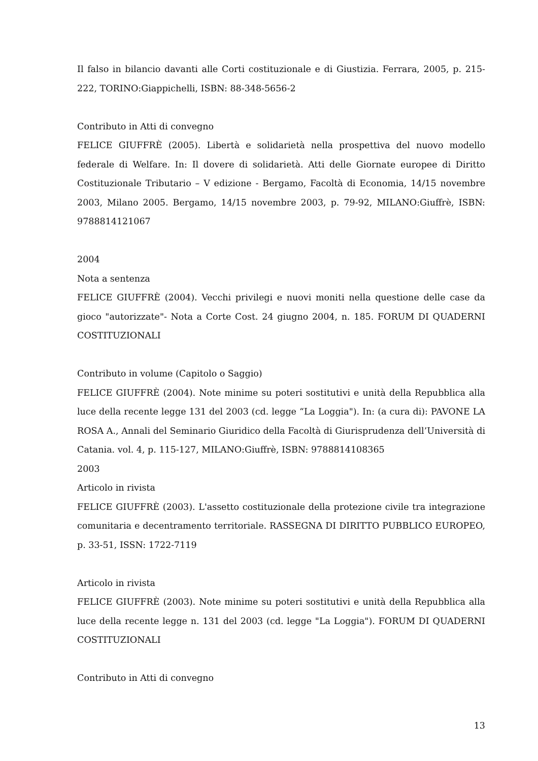Il falso in bilancio davanti alle Corti costituzionale e di Giustizia. Ferrara, 2005, p. 215-222, TORINO:Giappichelli, ISBN: 88-348-5656-2
Contributo in Atti di convegno
FELICE GIUFFRÈ (2005). Libertà e solidarietà nella prospettiva del nuovo modello federale di Welfare. In: Il dovere di solidarietà. Atti delle Giornate europee di Diritto Costituzionale Tributario – V edizione - Bergamo, Facoltà di Economia, 14/15 novembre 2003, Milano 2005. Bergamo, 14/15 novembre 2003, p. 79-92, MILANO:Giuffrè, ISBN: 9788814121067
2004
Nota a sentenza
FELICE GIUFFRÈ (2004). Vecchi privilegi e nuovi moniti nella questione delle case da gioco "autorizzate"- Nota a Corte Cost. 24 giugno 2004, n. 185. FORUM DI QUADERNI COSTITUZIONALI
Contributo in volume (Capitolo o Saggio)
FELICE GIUFFRÈ (2004). Note minime su poteri sostitutivi e unità della Repubblica alla luce della recente legge 131 del 2003 (cd. legge “La Loggia"). In: (a cura di): PAVONE LA ROSA A., Annali del Seminario Giuridico della Facoltà di Giurisprudenza dell’Università di Catania. vol. 4, p. 115-127, MILANO:Giuffrè, ISBN: 9788814108365
2003
Articolo in rivista
FELICE GIUFFRÈ (2003). L'assetto costituzionale della protezione civile tra integrazione comunitaria e decentramento territoriale. RASSEGNA DI DIRITTO PUBBLICO EUROPEO, p. 33-51, ISSN: 1722-7119
Articolo in rivista
FELICE GIUFFRÈ (2003). Note minime su poteri sostitutivi e unità della Repubblica alla luce della recente legge n. 131 del 2003 (cd. legge "La Loggia"). FORUM DI QUADERNI COSTITUZIONALI
Contributo in Atti di convegno
13